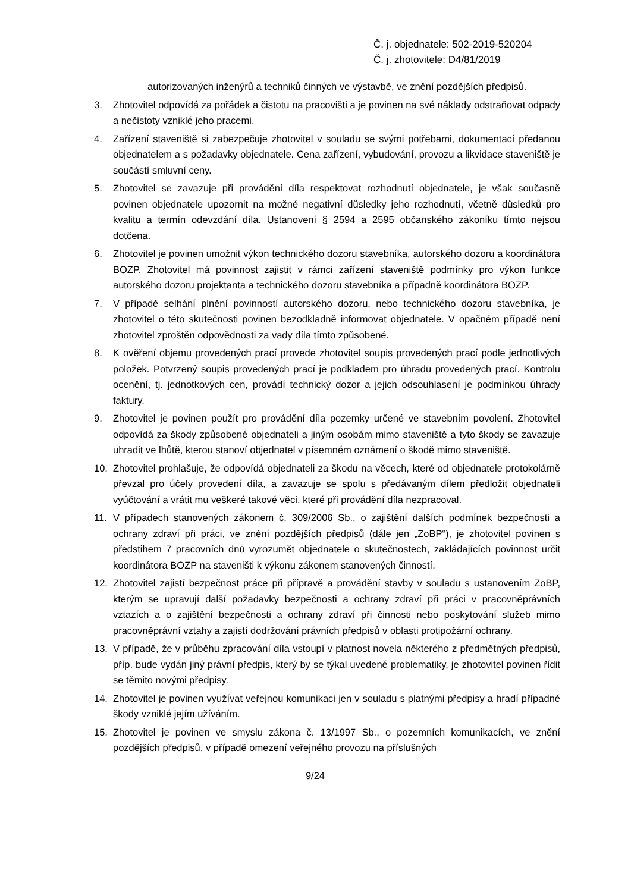Č. j. objednatele: 502-2019-520204
Č. j. zhotovitele: D4/81/2019
autorizovaných inženýrů a techniků činných ve výstavbě, ve znění pozdějších předpisů.
3. Zhotovitel odpovídá za pořádek a čistotu na pracovišti a je povinen na své náklady odstraňovat odpady a nečistoty vzniklé jeho pracemi.
4. Zařízení staveniště si zabezpečuje zhotovitel v souladu se svými potřebami, dokumentací předanou objednatelem a s požadavky objednatele. Cena zařízení, vybudování, provozu a likvidace staveniště je součástí smluvní ceny.
5. Zhotovitel se zavazuje při provádění díla respektovat rozhodnutí objednatele, je však současně povinen objednatele upozornit na možné negativní důsledky jeho rozhodnutí, včetně důsledků pro kvalitu a termín odevzdání díla. Ustanovení § 2594 a 2595 občanského zákoníku tímto nejsou dotčena.
6. Zhotovitel je povinen umožnit výkon technického dozoru stavebníka, autorského dozoru a koordinátora BOZP. Zhotovitel má povinnost zajistit v rámci zařízení staveniště podmínky pro výkon funkce autorského dozoru projektanta a technického dozoru stavebníka a případně koordinátora BOZP.
7. V případě selhání plnění povinností autorského dozoru, nebo technického dozoru stavebníka, je zhotovitel o této skutečnosti povinen bezodkladně informovat objednatele. V opačném případě není zhotovitel zproštěn odpovědnosti za vady díla tímto způsobené.
8. K ověření objemu provedených prací provede zhotovitel soupis provedených prací podle jednotlivých položek. Potvrzený soupis provedených prací je podkladem pro úhradu provedených prací. Kontrolu ocenění, tj. jednotkových cen, provádí technický dozor a jejich odsouhlasení je podmínkou úhrady faktury.
9. Zhotovitel je povinen použít pro provádění díla pozemky určené ve stavebním povolení. Zhotovitel odpovídá za škody způsobené objednateli a jiným osobám mimo staveniště a tyto škody se zavazuje uhradit ve lhůtě, kterou stanoví objednatel v písemném oznámení o škodě mimo staveniště.
10. Zhotovitel prohlašuje, že odpovídá objednateli za škodu na věcech, které od objednatele protokolárně převzal pro účely provedení díla, a zavazuje se spolu s předávaným dílem předložit objednateli vyúčtování a vrátit mu veškeré takové věci, které při provádění díla nezpracoval.
11. V případech stanovených zákonem č. 309/2006 Sb., o zajištění dalších podmínek bezpečnosti a ochrany zdraví při práci, ve znění pozdějších předpisů (dále jen „ZoBP“), je zhotovitel povinen s předstihem 7 pracovních dnů vyrozumět objednatele o skutečnostech, zakládajících povinnost určit koordinátora BOZP na staveništi k výkonu zákonem stanovených činností.
12. Zhotovitel zajistí bezpečnost práce při přípravě a provádění stavby v souladu s ustanovením ZoBP, kterým se upravují další požadavky bezpečnosti a ochrany zdraví při práci v pracovněprávních vztazích a o zajištění bezpečnosti a ochrany zdraví při činnosti nebo poskytování služeb mimo pracovněprávní vztahy a zajistí dodržování právních předpisů v oblasti protipožární ochrany.
13. V případě, že v průběhu zpracování díla vstoupí v platnost novela některého z předmětných předpisů, příp. bude vydán jiný právní předpis, který by se týkal uvedené problematiky, je zhotovitel povinen řídit se těmito novými předpisy.
14. Zhotovitel je povinen využívat veřejnou komunikaci jen v souladu s platnými předpisy a hradí případné škody vzniklé jejím užíváním.
15. Zhotovitel je povinen ve smyslu zákona č. 13/1997 Sb., o pozemních komunikacích, ve znění pozdějších předpisů, v případě omezení veřejného provozu na příslušných
9/24